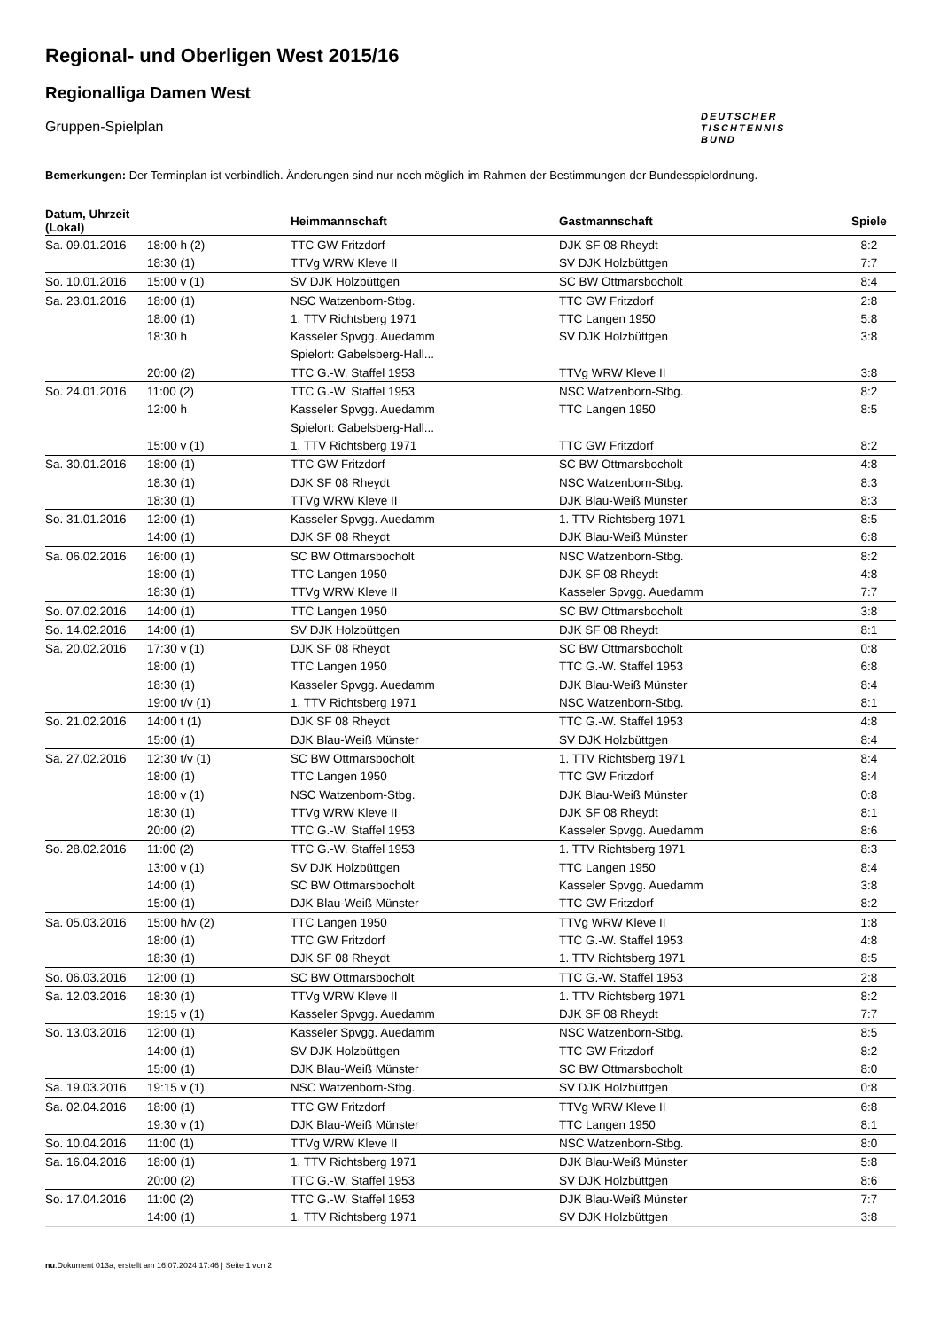Regional- und Oberligen West 2015/16
Regionalliga Damen West
Gruppen-Spielplan
DEUTSCHER
TISCHTENNIS
BUND
Bemerkungen: Der Terminplan ist verbindlich. Änderungen sind nur noch möglich im Rahmen der Bestimmungen der Bundesspielordnung.
| Datum, Uhrzeit (Lokal) | | Heimmannschaft | Gastmannschaft | Spiele |
| --- | --- | --- | --- | --- |
| Sa. 09.01.2016 | 18:00 h (2) | TTC GW Fritzdorf | DJK SF 08 Rheydt | 8:2 |
| | 18:30 (1) | TTVg WRW Kleve II | SV DJK Holzbüttgen | 7:7 |
| So. 10.01.2016 | 15:00 v (1) | SV DJK Holzbüttgen | SC BW Ottmarsbocholt | 8:4 |
| Sa. 23.01.2016 | 18:00 (1) | NSC Watzenborn-Stbg. | TTC GW Fritzdorf | 2:8 |
| | 18:00 (1) | 1. TTV Richtsberg 1971 | TTC Langen 1950 | 5:8 |
| | 18:30 h | Kasseler Spvgg. Auedamm | SV DJK Holzbüttgen | 3:8 |
| | | Spielort: Gabelsberg-Hall... | | |
| | 20:00 (2) | TTC G.-W. Staffel 1953 | TTVg WRW Kleve II | 3:8 |
| So. 24.01.2016 | 11:00 (2) | TTC G.-W. Staffel 1953 | NSC Watzenborn-Stbg. | 8:2 |
| | 12:00 h | Kasseler Spvgg. Auedamm | TTC Langen 1950 | 8:5 |
| | | Spielort: Gabelsberg-Hall... | | |
| | 15:00 v (1) | 1. TTV Richtsberg 1971 | TTC GW Fritzdorf | 8:2 |
| Sa. 30.01.2016 | 18:00 (1) | TTC GW Fritzdorf | SC BW Ottmarsbocholt | 4:8 |
| | 18:30 (1) | DJK SF 08 Rheydt | NSC Watzenborn-Stbg. | 8:3 |
| | 18:30 (1) | TTVg WRW Kleve II | DJK Blau-Weiß Münster | 8:3 |
| So. 31.01.2016 | 12:00 (1) | Kasseler Spvgg. Auedamm | 1. TTV Richtsberg 1971 | 8:5 |
| | 14:00 (1) | DJK SF 08 Rheydt | DJK Blau-Weiß Münster | 6:8 |
| Sa. 06.02.2016 | 16:00 (1) | SC BW Ottmarsbocholt | NSC Watzenborn-Stbg. | 8:2 |
| | 18:00 (1) | TTC Langen 1950 | DJK SF 08 Rheydt | 4:8 |
| | 18:30 (1) | TTVg WRW Kleve II | Kasseler Spvgg. Auedamm | 7:7 |
| So. 07.02.2016 | 14:00 (1) | TTC Langen 1950 | SC BW Ottmarsbocholt | 3:8 |
| So. 14.02.2016 | 14:00 (1) | SV DJK Holzbüttgen | DJK SF 08 Rheydt | 8:1 |
| Sa. 20.02.2016 | 17:30 v (1) | DJK SF 08 Rheydt | SC BW Ottmarsbocholt | 0:8 |
| | 18:00 (1) | TTC Langen 1950 | TTC G.-W. Staffel 1953 | 6:8 |
| | 18:30 (1) | Kasseler Spvgg. Auedamm | DJK Blau-Weiß Münster | 8:4 |
| | 19:00 t/v (1) | 1. TTV Richtsberg 1971 | NSC Watzenborn-Stbg. | 8:1 |
| So. 21.02.2016 | 14:00 t (1) | DJK SF 08 Rheydt | TTC G.-W. Staffel 1953 | 4:8 |
| | 15:00 (1) | DJK Blau-Weiß Münster | SV DJK Holzbüttgen | 8:4 |
| Sa. 27.02.2016 | 12:30 t/v (1) | SC BW Ottmarsbocholt | 1. TTV Richtsberg 1971 | 8:4 |
| | 18:00 (1) | TTC Langen 1950 | TTC GW Fritzdorf | 8:4 |
| | 18:00 v (1) | NSC Watzenborn-Stbg. | DJK Blau-Weiß Münster | 0:8 |
| | 18:30 (1) | TTVg WRW Kleve II | DJK SF 08 Rheydt | 8:1 |
| | 20:00 (2) | TTC G.-W. Staffel 1953 | Kasseler Spvgg. Auedamm | 8:6 |
| So. 28.02.2016 | 11:00 (2) | TTC G.-W. Staffel 1953 | 1. TTV Richtsberg 1971 | 8:3 |
| | 13:00 v (1) | SV DJK Holzbüttgen | TTC Langen 1950 | 8:4 |
| | 14:00 (1) | SC BW Ottmarsbocholt | Kasseler Spvgg. Auedamm | 3:8 |
| | 15:00 (1) | DJK Blau-Weiß Münster | TTC GW Fritzdorf | 8:2 |
| Sa. 05.03.2016 | 15:00 h/v (2) | TTC Langen 1950 | TTVg WRW Kleve II | 1:8 |
| | 18:00 (1) | TTC GW Fritzdorf | TTC G.-W. Staffel 1953 | 4:8 |
| | 18:30 (1) | DJK SF 08 Rheydt | 1. TTV Richtsberg 1971 | 8:5 |
| So. 06.03.2016 | 12:00 (1) | SC BW Ottmarsbocholt | TTC G.-W. Staffel 1953 | 2:8 |
| Sa. 12.03.2016 | 18:30 (1) | TTVg WRW Kleve II | 1. TTV Richtsberg 1971 | 8:2 |
| | 19:15 v (1) | Kasseler Spvgg. Auedamm | DJK SF 08 Rheydt | 7:7 |
| So. 13.03.2016 | 12:00 (1) | Kasseler Spvgg. Auedamm | NSC Watzenborn-Stbg. | 8:5 |
| | 14:00 (1) | SV DJK Holzbüttgen | TTC GW Fritzdorf | 8:2 |
| | 15:00 (1) | DJK Blau-Weiß Münster | SC BW Ottmarsbocholt | 8:0 |
| Sa. 19.03.2016 | 19:15 v (1) | NSC Watzenborn-Stbg. | SV DJK Holzbüttgen | 0:8 |
| Sa. 02.04.2016 | 18:00 (1) | TTC GW Fritzdorf | TTVg WRW Kleve II | 6:8 |
| | 19:30 v (1) | DJK Blau-Weiß Münster | TTC Langen 1950 | 8:1 |
| So. 10.04.2016 | 11:00 (1) | TTVg WRW Kleve II | NSC Watzenborn-Stbg. | 8:0 |
| Sa. 16.04.2016 | 18:00 (1) | 1. TTV Richtsberg 1971 | DJK Blau-Weiß Münster | 5:8 |
| | 20:00 (2) | TTC G.-W. Staffel 1953 | SV DJK Holzbüttgen | 8:6 |
| So. 17.04.2016 | 11:00 (2) | TTC G.-W. Staffel 1953 | DJK Blau-Weiß Münster | 7:7 |
| | 14:00 (1) | 1. TTV Richtsberg 1971 | SV DJK Holzbüttgen | 3:8 |
nu.Dokument 013a, erstellt am 16.07.2024 17:46 | Seite 1 von 2